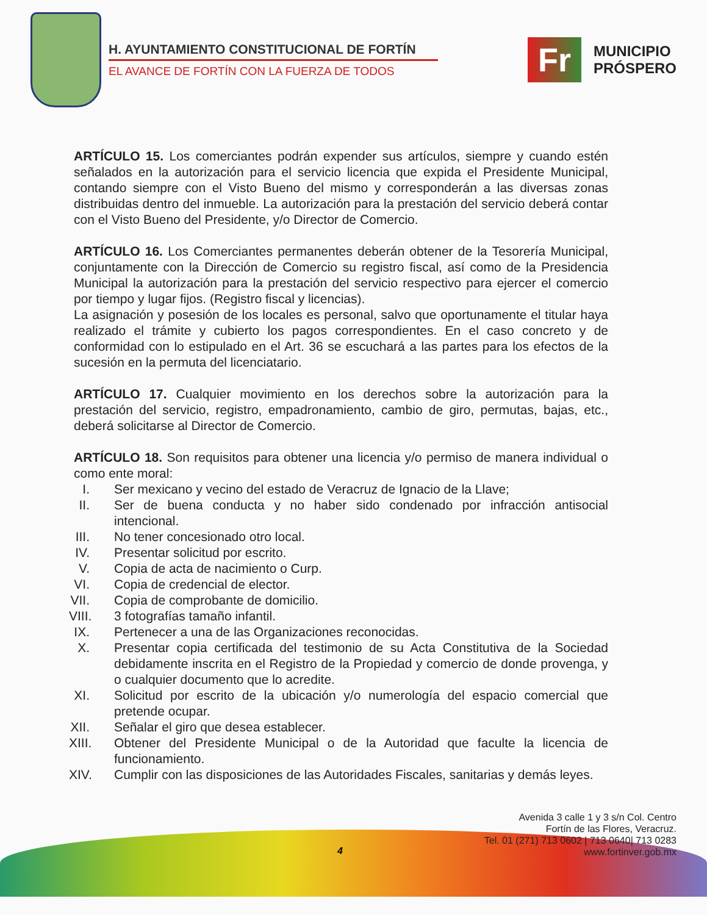H. AYUNTAMIENTO CONSTITUCIONAL DE FORTÍN
EL AVANCE DE FORTÍN CON LA FUERZA DE TODOS
Fr
MUNICIPIO
PRÓSPERO
ARTÍCULO 15. Los comerciantes podrán expender sus artículos, siempre y cuando estén señalados en la autorización para el servicio licencia que expida el Presidente Municipal, contando siempre con el Visto Bueno del mismo y corresponderán a las diversas zonas distribuidas dentro del inmueble. La autorización para la prestación del servicio deberá contar con el Visto Bueno del Presidente, y/o Director de Comercio.
ARTÍCULO 16. Los Comerciantes permanentes deberán obtener de la Tesorería Municipal, conjuntamente con la Dirección de Comercio su registro fiscal, así como de la Presidencia Municipal la autorización para la prestación del servicio respectivo para ejercer el comercio por tiempo y lugar fijos. (Registro fiscal y licencias).
La asignación y posesión de los locales es personal, salvo que oportunamente el titular haya realizado el trámite y cubierto los pagos correspondientes. En el caso concreto y de conformidad con lo estipulado en el Art. 36 se escuchará a las partes para los efectos de la sucesión en la permuta del licenciatario.
ARTÍCULO 17. Cualquier movimiento en los derechos sobre la autorización para la prestación del servicio, registro, empadronamiento, cambio de giro, permutas, bajas, etc., deberá solicitarse al Director de Comercio.
ARTÍCULO 18. Son requisitos para obtener una licencia y/o permiso de manera individual o como ente moral:
I. Ser mexicano y vecino del estado de Veracruz de Ignacio de la Llave;
II. Ser de buena conducta y no haber sido condenado por infracción antisocial intencional.
III. No tener concesionado otro local.
IV. Presentar solicitud por escrito.
V. Copia de acta de nacimiento o Curp.
VI. Copia de credencial de elector.
VII. Copia de comprobante de domicilio.
VIII. 3 fotografías tamaño infantil.
IX. Pertenecer a una de las Organizaciones reconocidas.
X. Presentar copia certificada del testimonio de su Acta Constitutiva de la Sociedad debidamente inscrita en el Registro de la Propiedad y comercio de donde provenga, y o cualquier documento que lo acredite.
XI. Solicitud por escrito de la ubicación y/o numerología del espacio comercial que pretende ocupar.
XII. Señalar el giro que desea establecer.
XIII. Obtener del Presidente Municipal o de la Autoridad que faculte la licencia de funcionamiento.
XIV. Cumplir con las disposiciones de las Autoridades Fiscales, sanitarias y demás leyes.
4
Avenida 3 calle 1 y 3 s/n Col. Centro
Fortín de las Flores, Veracruz.
Tel. 01 (271) 713 0602 | 713 0640| 713 0283
www.fortinver.gob.mx